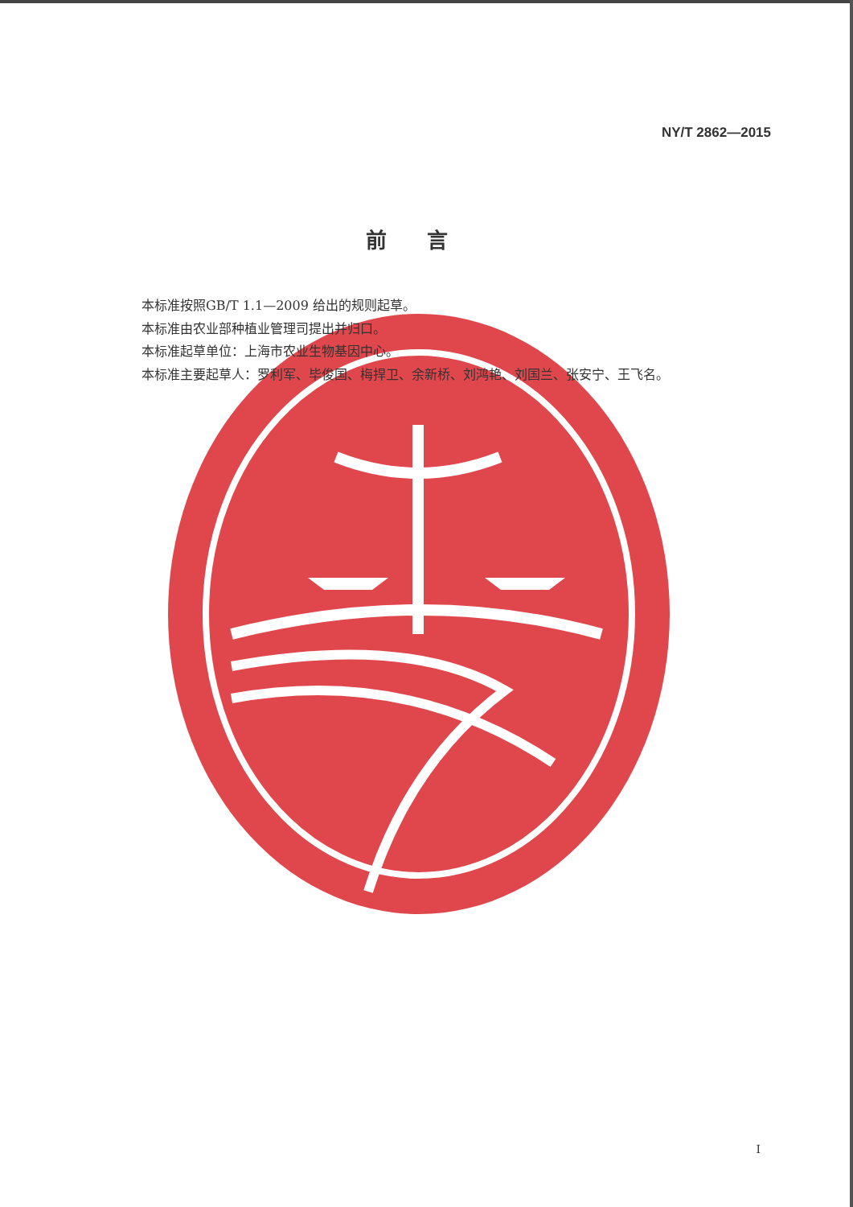NY/T 2862—2015
前言
本标准按照GB/T 1.1—2009 给出的规则起草。
本标准由农业部种植业管理司提出并归口。
本标准起草单位：上海市农业生物基因中心。
本标准主要起草人：罗利军、毕俊国、梅捍卫、余新桥、刘鸿艳、刘国兰、张安宁、王飞名。
I